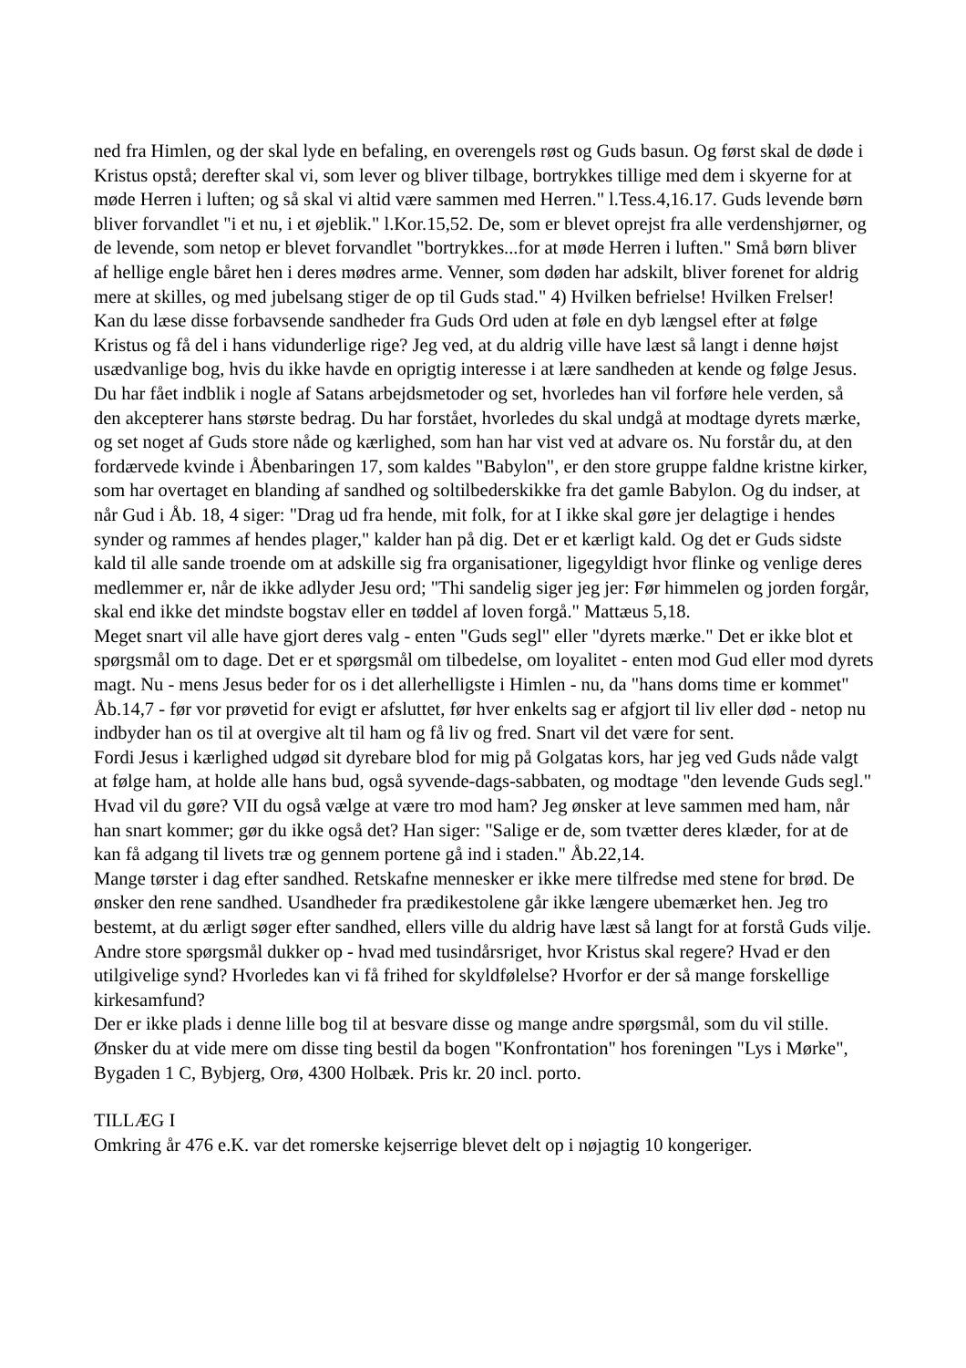ned fra Himlen, og der skal lyde en befaling, en overengels røst og Guds basun. Og først skal de døde i Kristus opstå; derefter skal vi, som lever og bliver tilbage, bortrykkes tillige med dem i skyerne for at møde Herren i luften; og så skal vi altid være sammen med Herren." l.Tess.4,16.17. Guds levende børn bliver forvandlet "i et nu, i et øjeblik." l.Kor.15,52. De, som er blevet oprejst fra alle verdenshjørner, og de levende, som netop er blevet forvandlet "bortrykkes...for at møde Herren i luften." Små børn bliver af hellige engle båret hen i deres mødres arme. Venner, som døden har adskilt, bliver forenet for aldrig mere at skilles, og med jubelsang stiger de op til Guds stad." 4) Hvilken befrielse! Hvilken Frelser!
Kan du læse disse forbavsende sandheder fra Guds Ord uden at føle en dyb længsel efter at følge Kristus og få del i hans vidunderlige rige? Jeg ved, at du aldrig ville have læst så langt i denne højst usædvanlige bog, hvis du ikke havde en oprigtig interesse i at lære sandheden at kende og følge Jesus.
Du har fået indblik i nogle af Satans arbejdsmetoder og set, hvorledes han vil forføre hele verden, så den akcepterer hans største bedrag. Du har forstået, hvorledes du skal undgå at modtage dyrets mærke, og set noget af Guds store nåde og kærlighed, som han har vist ved at advare os. Nu forstår du, at den fordærvede kvinde i Åbenbaringen 17, som kaldes "Babylon", er den store gruppe faldne kristne kirker, som har overtaget en blanding af sandhed og soltilbederskikke fra det gamle Babylon. Og du indser, at når Gud i Åb. 18, 4 siger: "Drag ud fra hende, mit folk, for at I ikke skal gøre jer delagtige i hendes synder og rammes af hendes plager," kalder han på dig. Det er et kærligt kald. Og det er Guds sidste kald til alle sande troende om at adskille sig fra organisationer, ligegyldigt hvor flinke og venlige deres medlemmer er, når de ikke adlyder Jesu ord; "Thi sandelig siger jeg jer: Før himmelen og jorden forgår, skal end ikke det mindste bogstav eller en tøddel af loven forgå." Mattæus 5,18.
Meget snart vil alle have gjort deres valg - enten "Guds segl" eller "dyrets mærke." Det er ikke blot et spørgsmål om to dage. Det er et spørgsmål om tilbedelse, om loyalitet - enten mod Gud eller mod dyrets magt. Nu - mens Jesus beder for os i det allerhelligste i Himlen - nu, da "hans doms time er kommet" Åb.14,7 - før vor prøvetid for evigt er afsluttet, før hver enkelts sag er afgjort til liv eller død - netop nu indbyder han os til at overgive alt til ham og få liv og fred. Snart vil det være for sent.
Fordi Jesus i kærlighed udgød sit dyrebare blod for mig på Golgatas kors, har jeg ved Guds nåde valgt at følge ham, at holde alle hans bud, også syvende-dags-sabbaten, og modtage "den levende Guds segl." Hvad vil du gøre? VII du også vælge at være tro mod ham? Jeg ønsker at leve sammen med ham, når han snart kommer; gør du ikke også det? Han siger: "Salige er de, som tvætter deres klæder, for at de kan få adgang til livets træ og gennem portene gå ind i staden." Åb.22,14.
Mange tørster i dag efter sandhed. Retskafne mennesker er ikke mere tilfredse med stene for brød. De ønsker den rene sandhed. Usandheder fra prædikestolene går ikke længere ubemærket hen. Jeg tro bestemt, at du ærligt søger efter sandhed, ellers ville du aldrig have læst så langt for at forstå Guds vilje.
Andre store spørgsmål dukker op - hvad med tusindårsriget, hvor Kristus skal regere? Hvad er den utilgivelige synd? Hvorledes kan vi få frihed for skyldfølelse? Hvorfor er der så mange forskellige kirkesamfund?
Der er ikke plads i denne lille bog til at besvare disse og mange andre spørgsmål, som du vil stille. Ønsker du at vide mere om disse ting bestil da bogen "Konfrontation" hos foreningen "Lys i Mørke", Bygaden 1 C, Bybjerg, Orø, 4300 Holbæk. Pris kr. 20 incl. porto.
TILLÆG I
Omkring år 476 e.K. var det romerske kejserrige blevet delt op i nøjagtig 10 kongeriger.